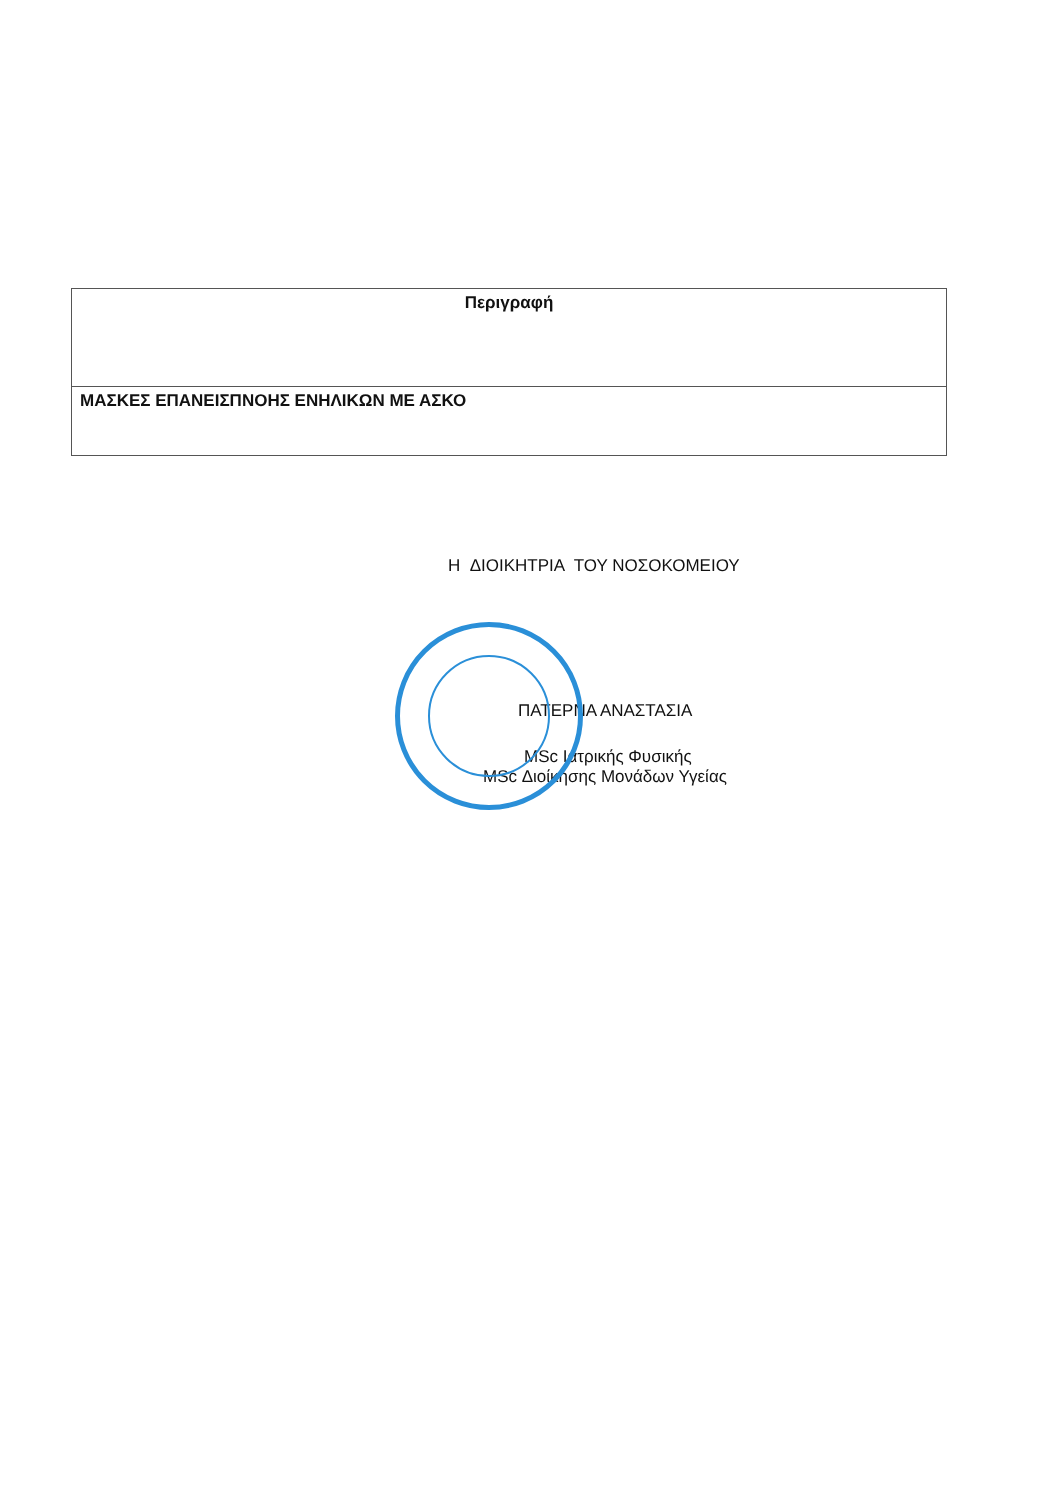| Περιγραφή |
| --- |
| ΜΑΣΚΕΣ ΕΠΑΝΕΙΣΠΝΟΗΣ ΕΝΗΛΙΚΩΝ ΜΕ ΑΣΚΟ |
Η ΔΙΟΙΚΗΤΡΙΑ ΤΟΥ ΝΟΣΟΚΟΜΕΙΟΥ
ΠΑΤΕΡΝΑ ΑΝΑΣΤΑΣΙΑ
MSc Ιατρικής Φυσικής
MSc Διοίκησης Μονάδων Υγείας